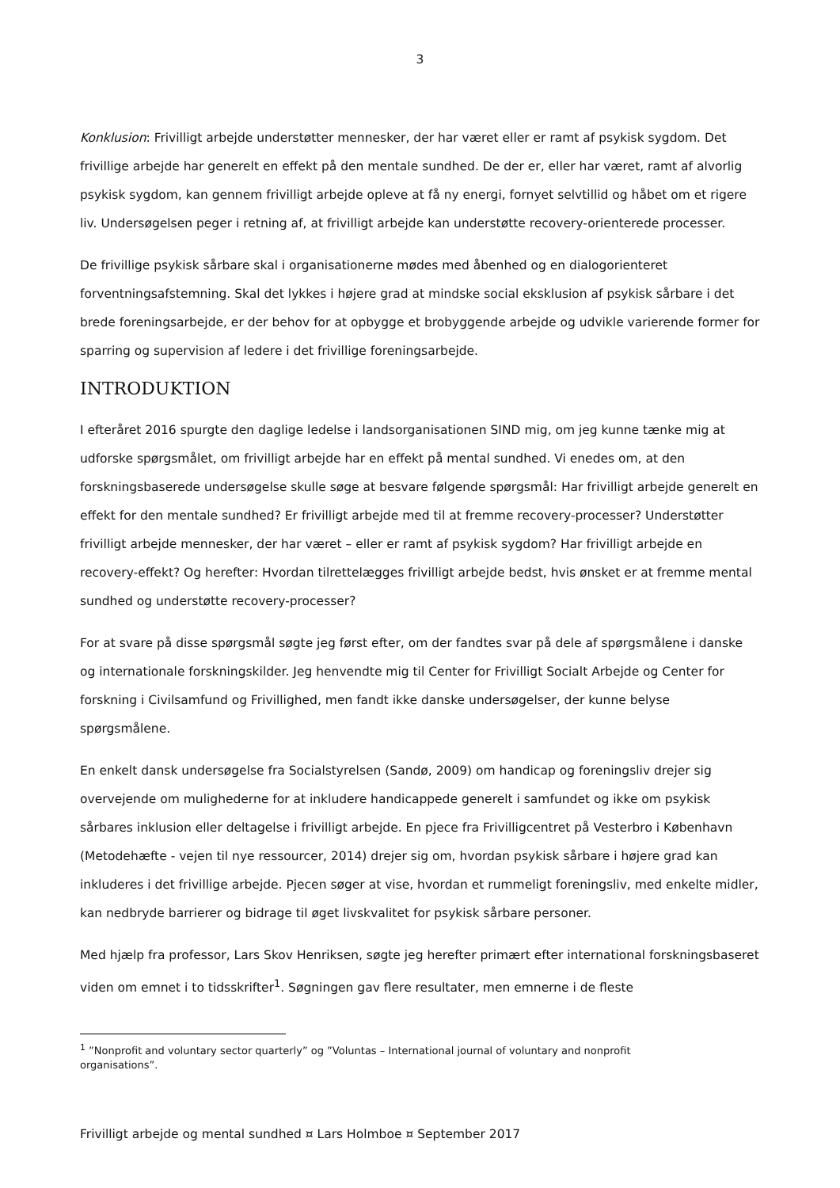3
Konklusion: Frivilligt arbejde understøtter mennesker, der har været eller er ramt af psykisk sygdom. Det frivillige arbejde har generelt en effekt på den mentale sundhed. De der er, eller har været, ramt af alvorlig psykisk sygdom, kan gennem frivilligt arbejde opleve at få ny energi, fornyet selvtillid og håbet om et rigere liv. Undersøgelsen peger i retning af, at frivilligt arbejde kan understøtte recovery-orienterede processer.
De frivillige psykisk sårbare skal i organisationerne mødes med åbenhed og en dialogorienteret forventningsafstemning. Skal det lykkes i højere grad at mindske social eksklusion af psykisk sårbare i det brede foreningsarbejde, er der behov for at opbygge et brobyggende arbejde og udvikle varierende former for sparring og supervision af ledere i det frivillige foreningsarbejde.
INTRODUKTION
I efteråret 2016 spurgte den daglige ledelse i landsorganisationen SIND mig, om jeg kunne tænke mig at udforske spørgsmålet, om frivilligt arbejde har en effekt på mental sundhed. Vi enedes om, at den forskningsbaserede undersøgelse skulle søge at besvare følgende spørgsmål: Har frivilligt arbejde generelt en effekt for den mentale sundhed? Er frivilligt arbejde med til at fremme recovery-processer? Understøtter frivilligt arbejde mennesker, der har været – eller er ramt af psykisk sygdom? Har frivilligt arbejde en recovery-effekt? Og herefter: Hvordan tilrettelægges frivilligt arbejde bedst, hvis ønsket er at fremme mental sundhed og understøtte recovery-processer?
For at svare på disse spørgsmål søgte jeg først efter, om der fandtes svar på dele af spørgsmålene i danske og internationale forskningskilder. Jeg henvendte mig til Center for Frivilligt Socialt Arbejde og Center for forskning i Civilsamfund og Frivillighed, men fandt ikke danske undersøgelser, der kunne belyse spørgsmålene.
En enkelt dansk undersøgelse fra Socialstyrelsen (Sandø, 2009) om handicap og foreningsliv drejer sig overvejende om mulighederne for at inkludere handicappede generelt i samfundet og ikke om psykisk sårbares inklusion eller deltagelse i frivilligt arbejde. En pjece fra Frivilligcentret på Vesterbro i København (Metodehæfte - vejen til nye ressourcer, 2014) drejer sig om, hvordan psykisk sårbare i højere grad kan inkluderes i det frivillige arbejde. Pjecen søger at vise, hvordan et rummeligt foreningsliv, med enkelte midler, kan nedbryde barrierer og bidrage til øget livskvalitet for psykisk sårbare personer.
Med hjælp fra professor, Lars Skov Henriksen, søgte jeg herefter primært efter international forskningsbaseret viden om emnet i to tidsskrifter<sup>1</sup>. Søgningen gav flere resultater, men emnerne i de fleste
<sup>1</sup> ”Nonprofit and voluntary sector quarterly” og ”Voluntas – International journal of voluntary and nonprofit organisations”.
Frivilligt arbejde og mental sundhed ¤ Lars Holmboe ¤ September 2017